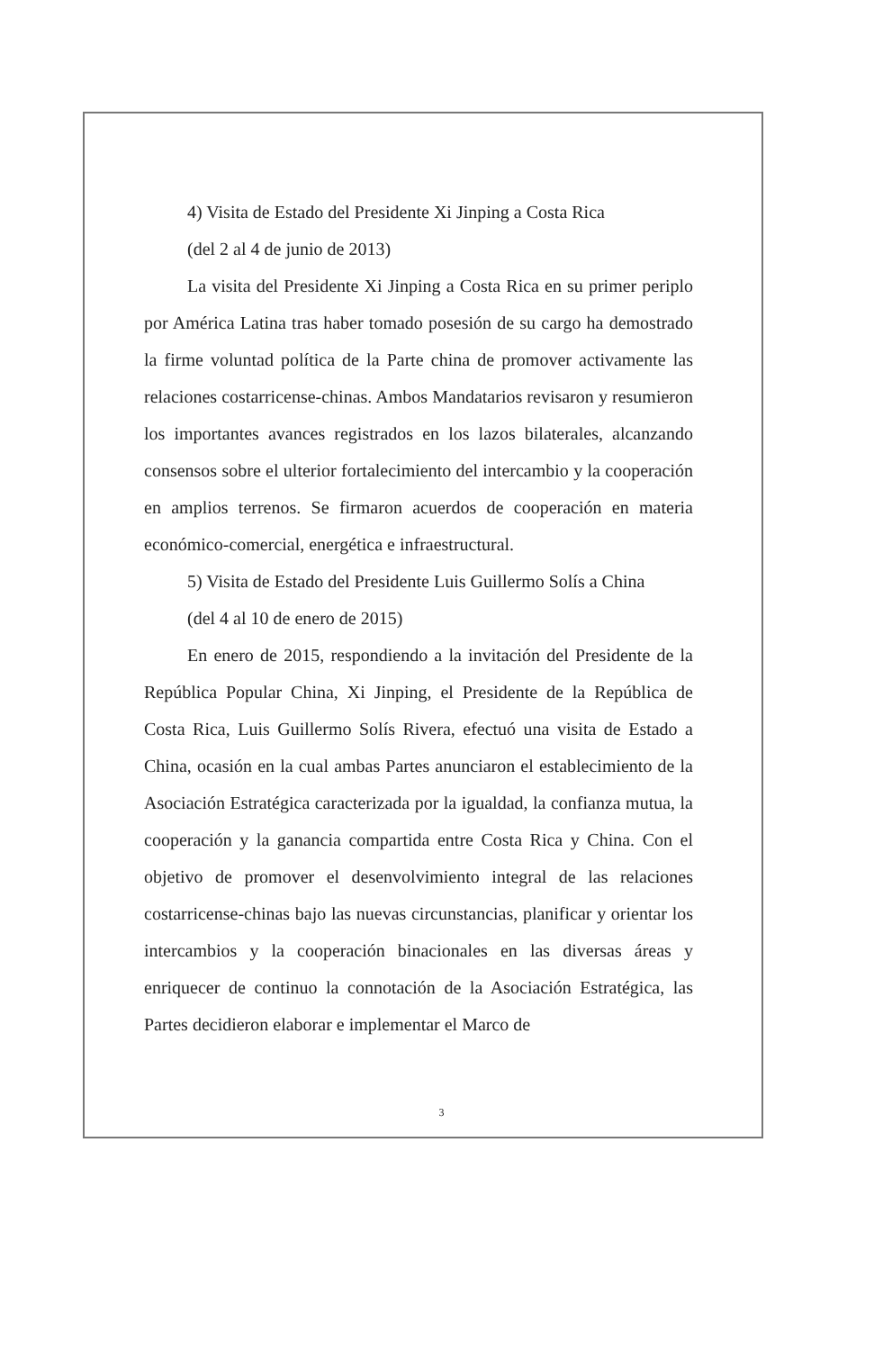4) Visita de Estado del Presidente Xi Jinping a Costa Rica
(del 2 al 4 de junio de 2013)
La visita del Presidente Xi Jinping a Costa Rica en su primer periplo por América Latina tras haber tomado posesión de su cargo ha demostrado la firme voluntad política de la Parte china de promover activamente las relaciones costarricense-chinas. Ambos Mandatarios revisaron y resumieron los importantes avances registrados en los lazos bilaterales, alcanzando consensos sobre el ulterior fortalecimiento del intercambio y la cooperación en amplios terrenos. Se firmaron acuerdos de cooperación en materia económico-comercial, energética e infraestructural.
5) Visita de Estado del Presidente Luis Guillermo Solís a China
(del 4 al 10 de enero de 2015)
En enero de 2015, respondiendo a la invitación del Presidente de la República Popular China, Xi Jinping, el Presidente de la República de Costa Rica, Luis Guillermo Solís Rivera, efectuó una visita de Estado a China, ocasión en la cual ambas Partes anunciaron el establecimiento de la Asociación Estratégica caracterizada por la igualdad, la confianza mutua, la cooperación y la ganancia compartida entre Costa Rica y China. Con el objetivo de promover el desenvolvimiento integral de las relaciones costarricense-chinas bajo las nuevas circunstancias, planificar y orientar los intercambios y la cooperación binacionales en las diversas áreas y enriquecer de continuo la connotación de la Asociación Estratégica, las Partes decidieron elaborar e implementar el Marco de
3